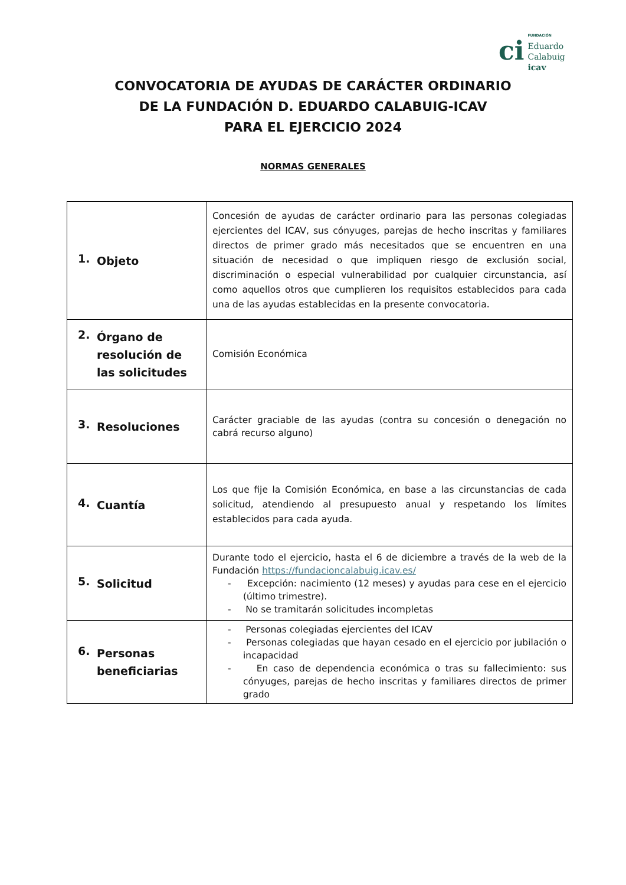ci
FUNDACIÓN
Eduardo
Calabuig
icav
CONVOCATORIA DE AYUDAS DE CARÁCTER ORDINARIO
DE LA FUNDACIÓN D. EDUARDO CALABUIG-ICAV
PARA EL EJERCICIO 2024
NORMAS GENERALES
| 1. Objeto | Concesión de ayudas de carácter ordinario para las personas colegiadas ejercientes del ICAV, sus cónyuges, parejas de hecho inscritas y familiares directos de primer grado más necesitados que se encuentren en una situación de necesidad o que impliquen riesgo de exclusión social, discriminación o especial vulnerabilidad por cualquier circunstancia, así como aquellos otros que cumplieren los requisitos establecidos para cada una de las ayudas establecidas en la presente convocatoria. |
| 2. Órgano de resolución de las solicitudes | Comisión Económica |
| 3. Resoluciones | Carácter graciable de las ayudas (contra su concesión o denegación no cabrá recurso alguno) |
| 4. Cuantía | Los que fije la Comisión Económica, en base a las circunstancias de cada solicitud, atendiendo al presupuesto anual y respetando los límites establecidos para cada ayuda. |
| 5. Solicitud | Durante todo el ejercicio, hasta el 6 de diciembre a través de la web de la Fundación https://fundacioncalabuig.icav.es/ - Excepción: nacimiento (12 meses) y ayudas para cese en el ejercicio (último trimestre). - No se tramitarán solicitudes incompletas |
| 6. Personas beneficiarias | - Personas colegiadas ejercientes del ICAV - Personas colegiadas que hayan cesado en el ejercicio por jubilación o incapacidad - En caso de dependencia económica o tras su fallecimiento: sus cónyuges, parejas de hecho inscritas y familiares directos de primer grado |